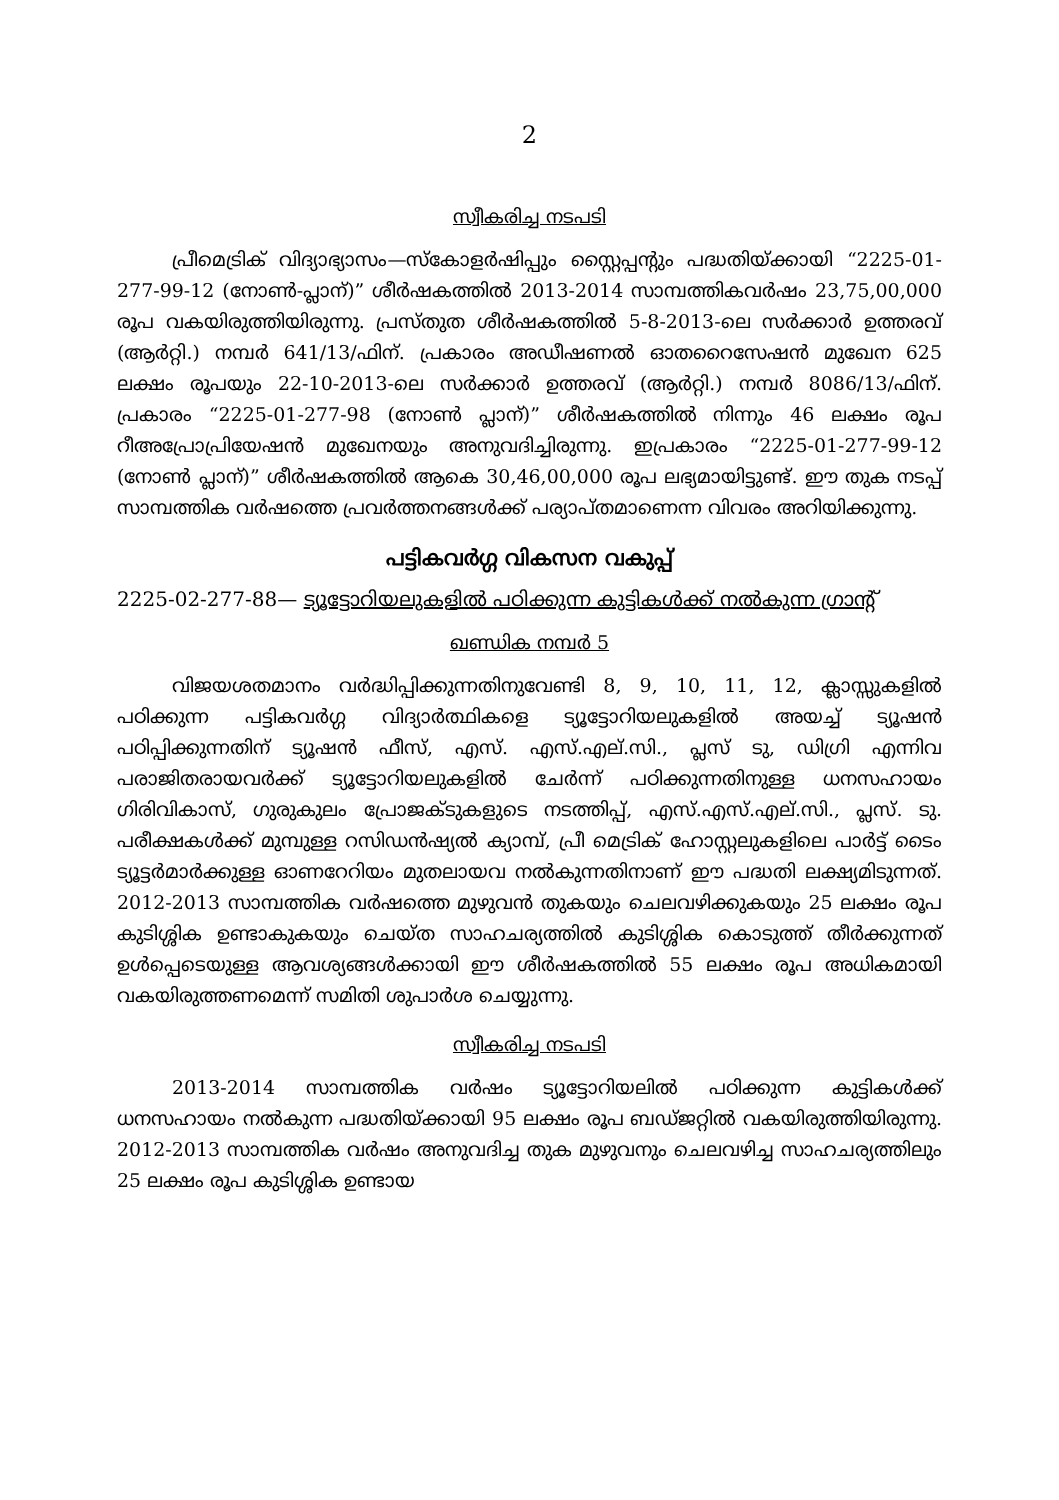2
സ്വീകരിച്ച നടപടി
പ്രീമെട്രിക് വിദ്യാഭ്യാസം—സ്കോളർഷിപ്പും സ്റ്റൈപ്പന്റും പദ്ധതിയ്ക്കായി “2225-01-277-99-12 (നോണ്‍-പ്ലാന്)” ശീർഷകത്തിൽ 2013-2014 സാമ്പത്തികവർഷം 23,75,00,000 രൂപ വകയിരുത്തിയിരുന്നു. പ്രസ്തുത ശീർഷകത്തിൽ 5-8-2013-ലെ സർക്കാർ ഉത്തരവ് (ആർറ്റി.) നമ്പർ 641/13/ഫിന്. പ്രകാരം അഡീഷണൽ ഓതറൈസേഷൻ മുഖേന 625 ലക്ഷം രൂപയും 22-10-2013-ലെ സർക്കാർ ഉത്തരവ് (ആർറ്റി.) നമ്പർ 8086/13/ഫിന്. പ്രകാരം “2225-01-277-98 (നോൺ പ്ലാന്)” ശീർഷകത്തിൽ നിന്നും 46 ലക്ഷം രൂപ റീഅപ്രോപ്രിയേഷൻ മുഖേനയും അനുവദിച്ചിരുന്നു. ഇപ്രകാരം “2225-01-277-99-12 (നോൺ പ്ലാന്)” ശീർഷകത്തിൽ ആകെ 30,46,00,000 രൂപ ലഭ്യമായിട്ടുണ്ട്. ഈ തുക നടപ്പ് സാമ്പത്തിക വർഷത്തെ പ്രവർത്തനങ്ങൾക്ക് പര്യാപ്തമാണെന്ന വിവരം അറിയിക്കുന്നു.
പട്ടികവർഗ്ഗ വികസന വകുപ്പ്
2225-02-277-88— ട്യൂട്ടോറിയലുകളിൽ പഠിക്കുന്ന കുട്ടികൾക്ക് നൽകുന്ന ഗ്രാന്റ്
ഖണ്ഡിക നമ്പർ 5
വിജയശതമാനം വർദ്ധിപ്പിക്കുന്നതിനുവേണ്ടി 8, 9, 10, 11, 12, ക്ലാസ്സുകളിൽ പഠിക്കുന്ന പട്ടികവർഗ്ഗ വിദ്യാർത്ഥികളെ ട്യൂട്ടോറിയലുകളിൽ അയച്ച് ട്യൂഷൻ പഠിപ്പിക്കുന്നതിന് ട്യൂഷൻ ഫീസ്, എസ്. എസ്.എല്.സി., പ്ലസ് ടു, ഡിഗ്രി എന്നിവ പരാജിതരായവർക്ക് ട്യൂട്ടോറിയലുകളിൽ ചേർന്ന് പഠിക്കുന്നതിനുള്ള ധനസഹായം ഗിരിവികാസ്, ഗുരുകുലം പ്രോജക്ടുകളുടെ നടത്തിപ്പ്, എസ്.എസ്.എല്.സി., പ്ലസ്. ടു. പരീക്ഷകൾക്ക് മുമ്പുള്ള റസിഡൻഷ്യൽ ക്യാമ്പ്, പ്രീ മെട്രിക് ഹോസ്റ്റലുകളിലെ പാർട്ട് ടൈം ട്യൂട്ടർമാർക്കുള്ള ഓണറേറിയം മുതലായവ നൽകുന്നതിനാണ് ഈ പദ്ധതി ലക്ഷ്യമിടുന്നത്. 2012-2013 സാമ്പത്തിക വർഷത്തെ മുഴുവൻ തുകയും ചെലവഴിക്കുകയും 25 ലക്ഷം രൂപ കുടിശ്ശിക ഉണ്ടാകുകയും ചെയ്ത സാഹചര്യത്തിൽ കുടിശ്ശിക കൊടുത്ത് തീർക്കുന്നത് ഉൾപ്പെടെയുള്ള ആവശ്യങ്ങൾക്കായി ഈ ശീർഷകത്തിൽ 55 ലക്ഷം രൂപ അധികമായി വകയിരുത്തണമെന്ന് സമിതി ശുപാർശ ചെയ്യുന്നു.
സ്വീകരിച്ച നടപടി
2013-2014 സാമ്പത്തിക വർഷം ട്യൂട്ടോറിയലിൽ പഠിക്കുന്ന കുട്ടികൾക്ക് ധനസഹായം നൽകുന്ന പദ്ധതിയ്ക്കായി 95 ലക്ഷം രൂപ ബഡ്ജറ്റിൽ വകയിരുത്തിയിരുന്നു. 2012-2013 സാമ്പത്തിക വർഷം അനുവദിച്ച തുക മുഴുവനും ചെലവഴിച്ച സാഹചര്യത്തിലും 25 ലക്ഷം രൂപ കുടിശ്ശിക ഉണ്ടായ